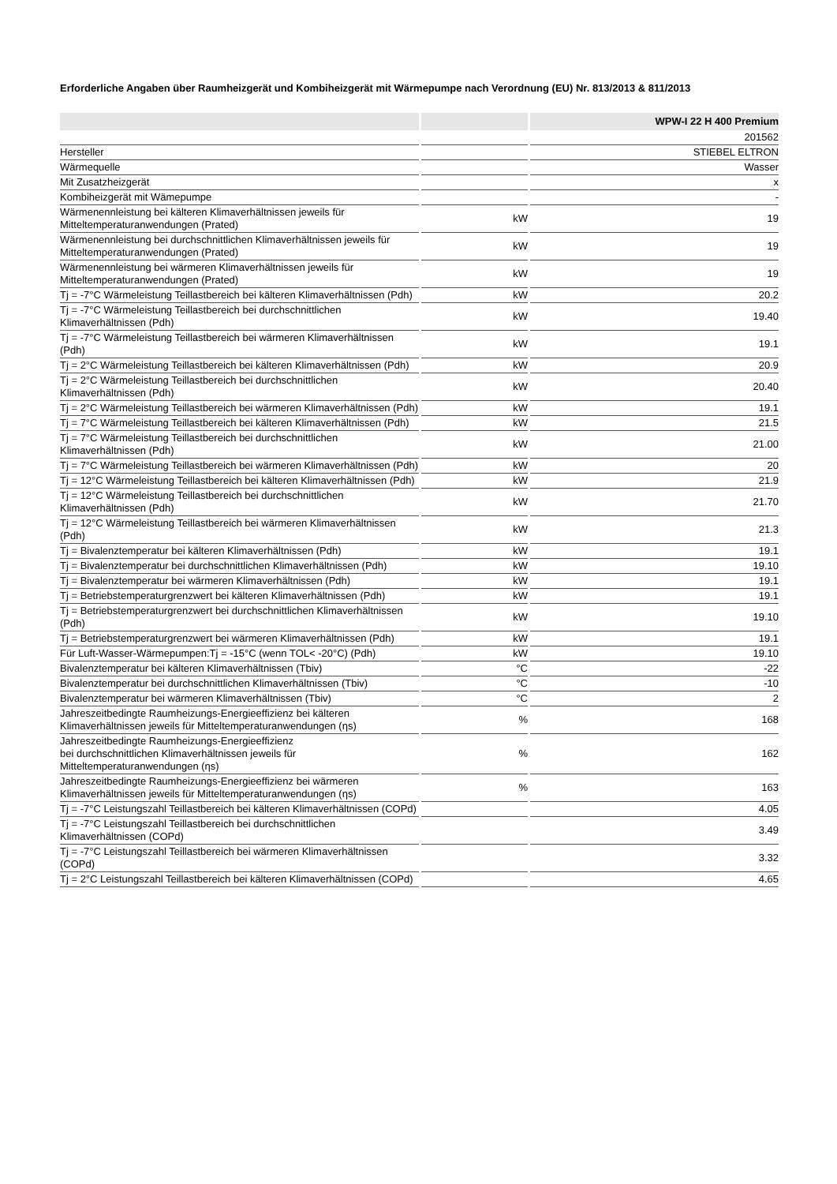Erforderliche Angaben über Raumheizgerät und Kombiheizgerät mit Wärmepumpe nach Verordnung (EU) Nr. 813/2013 & 811/2013
| | | WPW-I 22 H 400 Premium |
| --- | --- | --- |
| | | 201562 |
| Hersteller | | STIEBEL ELTRON |
| Wärmequelle | | Wasser |
| Mit Zusatzheizgerät | | x |
| Kombiheizgerät mit Wämepumpe | | - |
| Wärmenennleistung bei kälteren Klimaverhältnissen jeweils für Mitteltemperaturanwendungen (Prated) | kW | 19 |
| Wärmenennleistung bei durchschnittlichen Klimaverhältnissen jeweils für Mitteltemperaturanwendungen (Prated) | kW | 19 |
| Wärmenennleistung bei wärmeren Klimaverhältnissen jeweils für Mitteltemperaturanwendungen (Prated) | kW | 19 |
| Tj = -7°C Wärmeleistung Teillastbereich bei kälteren Klimaverhältnissen (Pdh) | kW | 20.2 |
| Tj = -7°C Wärmeleistung Teillastbereich bei durchschnittlichen Klimaverhältnissen (Pdh) | kW | 19.40 |
| Tj = -7°C Wärmeleistung Teillastbereich bei wärmeren Klimaverhältnissen (Pdh) | kW | 19.1 |
| Tj = 2°C Wärmeleistung Teillastbereich bei kälteren Klimaverhältnissen (Pdh) | kW | 20.9 |
| Tj = 2°C Wärmeleistung Teillastbereich bei durchschnittlichen Klimaverhältnissen (Pdh) | kW | 20.40 |
| Tj = 2°C Wärmeleistung Teillastbereich bei wärmeren Klimaverhältnissen (Pdh) | kW | 19.1 |
| Tj = 7°C Wärmeleistung Teillastbereich bei kälteren Klimaverhältnissen (Pdh) | kW | 21.5 |
| Tj = 7°C Wärmeleistung Teillastbereich bei durchschnittlichen Klimaverhältnissen (Pdh) | kW | 21.00 |
| Tj = 7°C Wärmeleistung Teillastbereich bei wärmeren Klimaverhältnissen (Pdh) | kW | 20 |
| Tj = 12°C Wärmeleistung Teillastbereich bei kälteren Klimaverhältnissen (Pdh) | kW | 21.9 |
| Tj = 12°C Wärmeleistung Teillastbereich bei durchschnittlichen Klimaverhältnissen (Pdh) | kW | 21.70 |
| Tj = 12°C Wärmeleistung Teillastbereich bei wärmeren Klimaverhältnissen (Pdh) | kW | 21.3 |
| Tj = Bivalenztemperatur bei kälteren Klimaverhältnissen (Pdh) | kW | 19.1 |
| Tj = Bivalenztemperatur bei durchschnittlichen Klimaverhältnissen (Pdh) | kW | 19.10 |
| Tj = Bivalenztemperatur bei wärmeren Klimaverhältnissen (Pdh) | kW | 19.1 |
| Tj = Betriebstemperaturgrenzwert bei kälteren Klimaverhältnissen (Pdh) | kW | 19.1 |
| Tj = Betriebstemperaturgrenzwert bei durchschnittlichen Klimaverhältnissen (Pdh) | kW | 19.10 |
| Tj = Betriebstemperaturgrenzwert bei wärmeren Klimaverhältnissen (Pdh) | kW | 19.1 |
| Für Luft-Wasser-Wärmepumpen:Tj = -15°C (wenn TOL< -20°C) (Pdh) | kW | 19.10 |
| Bivalenztemperatur bei kälteren Klimaverhältnissen (Tbiv) | °C | -22 |
| Bivalenztemperatur bei durchschnittlichen Klimaverhältnissen (Tbiv) | °C | -10 |
| Bivalenztemperatur bei wärmeren Klimaverhältnissen (Tbiv) | °C | 2 |
| Jahreszeitbedingte Raumheizungs-Energieeffizienz bei kälteren Klimaverhältnissen jeweils für Mitteltemperaturanwendungen (ηs) | % | 168 |
| Jahreszeitbedingte Raumheizungs-Energieeffizienz bei durchschnittlichen Klimaverhältnissen jeweils für Mitteltemperaturanwendungen (ηs) | % | 162 |
| Jahreszeitbedingte Raumheizungs-Energieeffizienz bei wärmeren Klimaverhältnissen jeweils für Mitteltemperaturanwendungen (ηs) | % | 163 |
| Tj = -7°C Leistungszahl Teillastbereich bei kälteren Klimaverhältnissen (COPd) | | 4.05 |
| Tj = -7°C Leistungszahl Teillastbereich bei durchschnittlichen Klimaverhältnissen (COPd) | | 3.49 |
| Tj = -7°C Leistungszahl Teillastbereich bei wärmeren Klimaverhältnissen (COPd) | | 3.32 |
| Tj = 2°C Leistungszahl Teillastbereich bei kälteren Klimaverhältnissen (COPd) | | 4.65 |